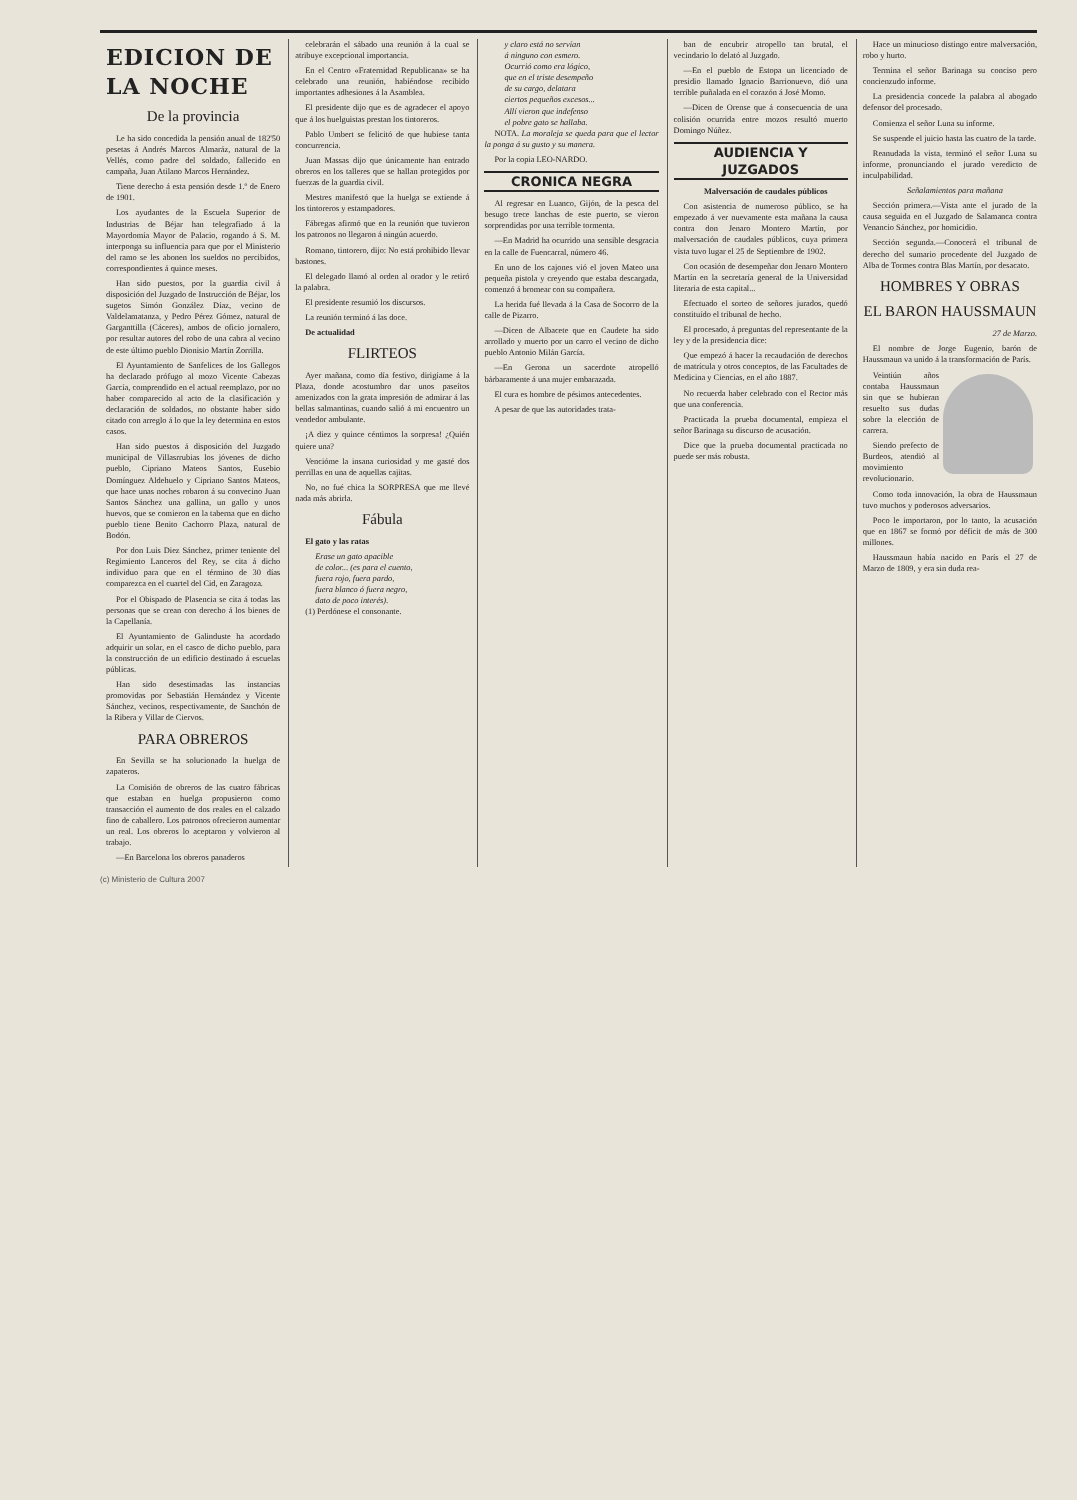EDICION DE LA NOCHE
De la provincia
Le ha sido concedida la pensión anual de 182'50 pesetas á Andrés Marcos Almaráz, natural de la Vellés, como padre del soldado, fallecido en campaña, Juan Atilano Marcos Hernández.
Tiene derecho á esta pensión desde 1.º de Enero de 1901.
Los ayudantes de la Escuela Superior de Industrias de Béjar han telegrafiado á la Mayordomía Mayor de Palacio, rogando á S. M. interponga su influencia para que por el Ministerio del ramo se les abonen los sueldos no percibidos, correspondientes á quince meses.
Han sido puestos, por la guardia civil á disposición del Juzgado de Instrucción de Béjar, los sugetos Simón González Díaz, vecino de Valdelamatanza, y Pedro Pérez Gómez, natural de Garganttilla (Cáceres), ambos de oficio jornalero, por resultar autores del robo de una cabra al vecino de este último pueblo Dionisio Martín Zorrilla.
El Ayuntamiento de Sanfelices de los Gallegos ha declarado prófugo al mozo Vicente Cabezas García, comprendido en el actual reemplazo, por no haber comparecido al acto de la clasificación y declaración de soldados, no obstante haber sido citado con arreglo á lo que la ley determina en estos casos.
Han sido puestos á disposición del Juzgado municipal de Villasrrubias los jóvenes de dicho pueblo, Cipriano Mateos Santos, Eusebio Domínguez Aldehuelo y Cipriano Santos Mateos, que hace unas noches robaron á su convecino Juan Santos Sánchez una gallina, un gallo y unos huevos, que se comieron en la taberna que en dicho pueblo tiene Benito Cachorro Plaza, natural de Bodón.
Por don Luis Diez Sánchez, primer teniente del Regimiento Lanceros del Rey, se cita á dicho individuo para que en el término de 30 días comparezca en el cuartel del Cid, en Zaragoza.
Por el Obispado de Plasencia se cita á todas las personas que se crean con derecho á los bienes de la Capellanía.
El Ayuntamiento de Galinduste ha acordado adquirir un solar, en el casco de dicho pueblo, para la construcción de un edificio destinado á escuelas públicas.
Han sido desestimadas las instancias promovidas por Sebastián Hernández y Vicente Sánchez, vecinos, respectivamente, de Sanchón de la Ribera y Villar de Ciervos.
PARA OBREROS
En Sevilla se ha solucionado la huelga de zapateros.
La Comisión de obreros de las cuatro fábricas que estaban en huelga propusieron como transacción el aumento de dos reales en el calzado fino de caballero. Los patronos ofrecieron aumentar un real. Los obreros lo aceptaron y volvieron al trabajo.
—En Barcelona los obreros panaderos
celebrarán el sábado una reunión á la cual se atribuye excepcional importancia.
En el Centro «Fraternidad Republicana» se ha celebrado una reunión, habiéndose recibido importantes adhesiones á la Asamblea.
El presidente dijo que es de agradecer el apoyo que á los huelguistas prestan los tintoreros.
Pablo Umbert se felicitó de que hubiese tanta concurrencia.
Juan Massas dijo que únicamente han entrado obreros en los talleres que se hallan protegidos por fuerzas de la guardia civil.
Mestres manifestó que la huelga se extiende á los tintoreros y estampadores.
Fábregas afirmó que en la reunión que tuvieron los patronos no llegaron á ningún acuerdo.
Romano, tintorero, dijo: No está prohibido llevar bastones.
El delegado llamó al orden al orador y le retiró la palabra.
El presidente resumió los discursos.
La reunión terminó á las doce.
De actualidad
FLIRTEOS
Ayer mañana, como día festivo, dirigíame á la Plaza, donde acostumbro dar unos paseítos amenizados con la grata impresión de admirar á las bellas salmantinas, cuando salió á mi encuentro un vendedor ambulante.
¡A diez y quince céntimos la sorpresa! ¿Quién quiere una?
Vencióme la insana curiosidad y me gasté dos perrillas en una de aquellas cajitas.
No, no fué chica la SORPRESA que me llevé nada más abrirla.
Fábula
El gato y las ratas
Erase un gato apacible
de color... (es para el cuento,
fuera rojo, fuera pardo,
fuera blanco ó fuera negro,
dato de poco interés).
(1) Perdónese el consonante.
y claro está no servían
á ninguno con esmero.
Ocurrió como era lógico,
que en el triste desempeño
de su cargo, delatara
ciertos pequeños excesos...
Allí vieron que indefenso
el pobre gato se hallaba.
NOTA. La moraleja se queda para que el lector la ponga á su gusto y su manera.
Por la copia LEO-NARDO.
CRONICA NEGRA
Al regresar en Luanco, Gijón, de la pesca del besugo trece lanchas de este puerto, se vieron sorprendidas por una terrible tormenta.
—En Madrid ha ocurrido una sensible desgracia en la calle de Fuencarral, número 46.
En uno de los cajones vió el joven Mateo una pequeña pistola y creyendo que estaba descargada, comenzó á bromear con su compañera.
La herida fué llevada á la Casa de Socorro de la calle de Pizarro.
—Dicen de Albacete que en Caudete ha sido arrollado y muerto por un carro el vecino de dicho pueblo Antonio Milán García.
—En Gerona un sacerdote atropelló bárbaramente á una mujer embarazada.
El cura es hombre de pésimos antecedentes.
A pesar de que las autoridades trata-
ban de encubrir atropello tan brutal, el vecindario lo delató al Juzgado.
—En el pueblo de Estopa un licenciado de presidio llamado Ignacio Barrionuevo, dió una terrible puñalada en el corazón á José Momo.
—Dicen de Orense que á consecuencia de una colisión ocurrida entre mozos resultó muerto Domingo Núñez.
AUDIENCIA Y JUZGADOS
Malversación de caudales públicos
Con asistencia de numeroso público, se ha empezado á ver nuevamente esta mañana la causa contra don Jenaro Montero Martín, por malversación de caudales públicos, cuya primera vista tuvo lugar el 25 de Septiembre de 1902.
Con ocasión de desempeñar don Jenaro Montero Martín en la secretaría general de la Universidad literaria de esta capital...
Efectuado el sorteo de señores jurados, quedó constituído el tribunal de hecho.
El procesado, á preguntas del representante de la ley y de la presidencia dice:
Que empezó á hacer la recaudación de derechos de matrícula y otros conceptos, de las Facultades de Medicina y Ciencias, en el año 1887.
No recuerda haber celebrado con el Rector más que una conferencia.
Practicada la prueba documental, empieza el señor Barinaga su discurso de acusación.
Dice que la prueba documental practicada no puede ser más robusta.
Hace un minucioso distingo entre malversación, robo y hurto.
Termina el señor Barinaga su conciso pero concienzudo informe.
La presidencia concede la palabra al abogado defensor del procesado.
Comienza el señor Luna su informe.
Se suspende el juicio hasta las cuatro de la tarde.
Reanudada la vista, terminó el señor Luna su informe, pronunciando el jurado veredicto de inculpabilidad.
Señalamientos para mañana
Sección primera.—Vista ante el jurado de la causa seguida en el Juzgado de Salamanca contra Venancio Sánchez, por homicidio.
Sección segunda.—Conocerá el tribunal de derecho del sumario procedente del Juzgado de Alba de Tormes contra Blas Martín, por desacato.
HOMBRES Y OBRAS
EL BARON HAUSSMAUN
27 de Marzo.
El nombre de Jorge Eugenio, barón de Haussmaun va unido á la transformación de París.
Veintiún años contaba Haussmaun sin que se hubieran resuelto sus dudas sobre la elección de carrera.
Siendo prefecto de Burdeos, atendió al movimiento revolucionario.
Como toda innovación, la obra de Haussmaun tuvo muchos y poderosos adversarios.
Poco le importaron, por lo tanto, la acusación que en 1867 se formó por déficit de más de 300 millones.
Haussmaun había nacido en París el 27 de Marzo de 1809, y era sin duda rea-
(c) Ministerio de Cultura 2007